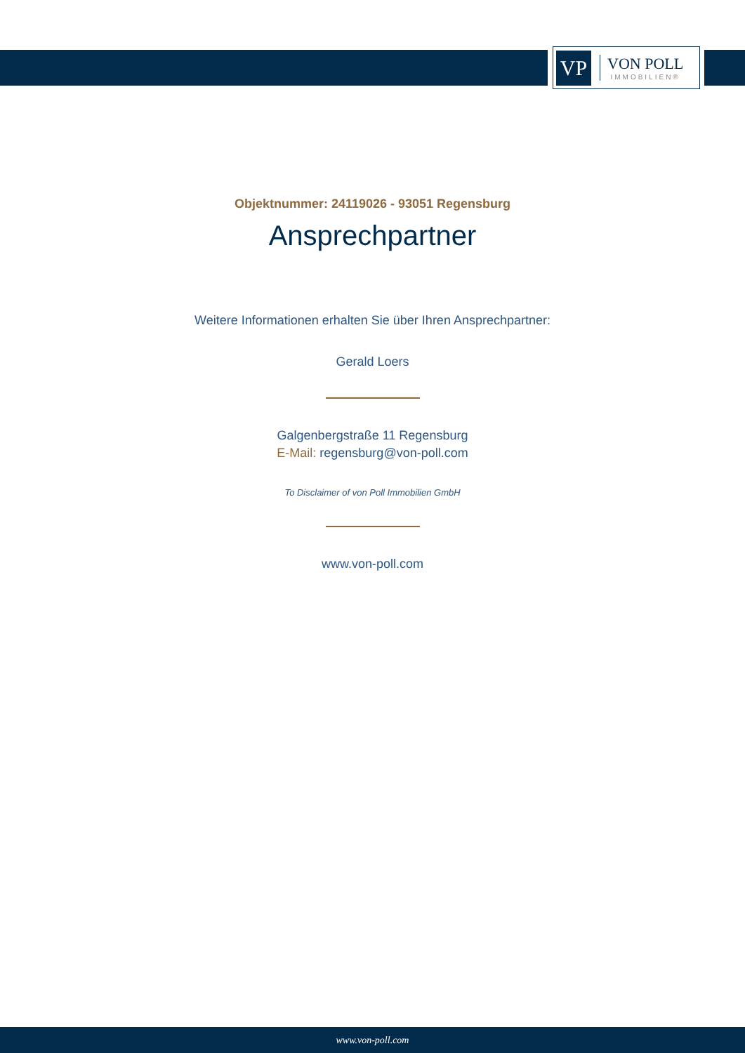VP
VON POLL
IMMOBILIEN®
Objektnummer: 24119026 - 93051 Regensburg
Ansprechpartner
Weitere Informationen erhalten Sie über Ihren Ansprechpartner:
Gerald Loers
Galgenbergstraße 11 Regensburg
E-Mail: regensburg@von-poll.com
To Disclaimer of von Poll Immobilien GmbH
www.von-poll.com
www.von-poll.com